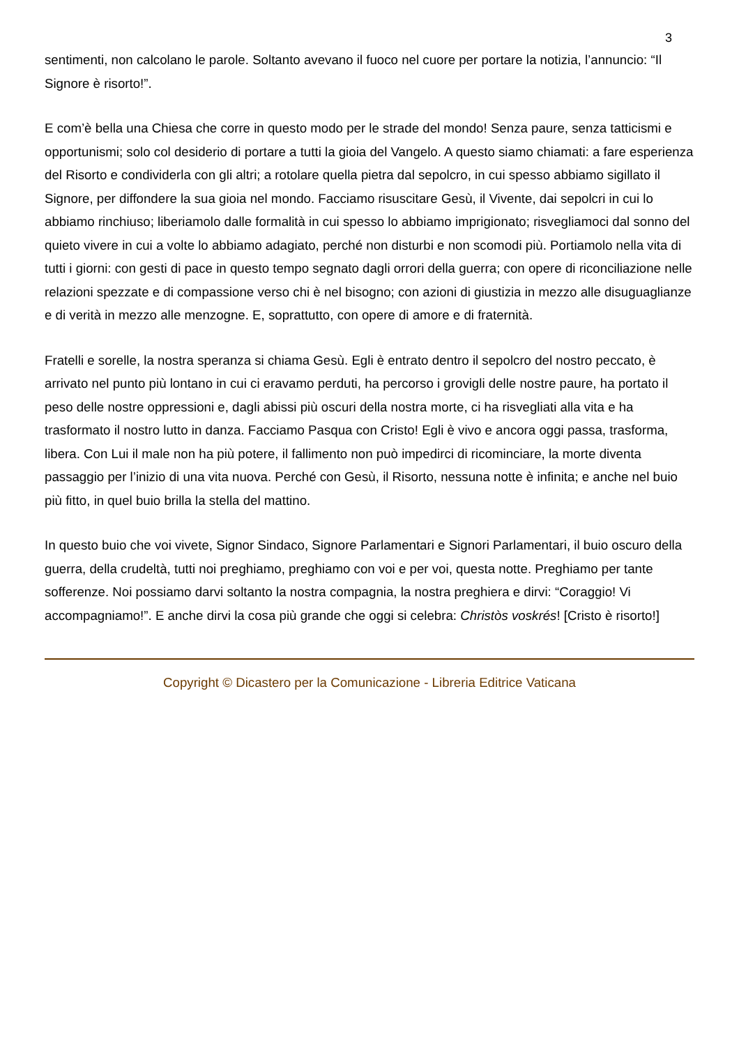3
sentimenti, non calcolano le parole. Soltanto avevano il fuoco nel cuore per portare la notizia, l’annuncio: “Il Signore è risorto!”.
E com’è bella una Chiesa che corre in questo modo per le strade del mondo! Senza paure, senza tatticismi e opportunismi; solo col desiderio di portare a tutti la gioia del Vangelo. A questo siamo chiamati: a fare esperienza del Risorto e condividerla con gli altri; a rotolare quella pietra dal sepolcro, in cui spesso abbiamo sigillato il Signore, per diffondere la sua gioia nel mondo. Facciamo risuscitare Gesù, il Vivente, dai sepolcri in cui lo abbiamo rinchiuso; liberiamolo dalle formalità in cui spesso lo abbiamo imprigionato; risvegliamoci dal sonno del quieto vivere in cui a volte lo abbiamo adagiato, perché non disturbi e non scomodi più. Portiamolo nella vita di tutti i giorni: con gesti di pace in questo tempo segnato dagli orrori della guerra; con opere di riconciliazione nelle relazioni spezzate e di compassione verso chi è nel bisogno; con azioni di giustizia in mezzo alle disuguaglianze e di verità in mezzo alle menzogne. E, soprattutto, con opere di amore e di fraternità.
Fratelli e sorelle, la nostra speranza si chiama Gesù. Egli è entrato dentro il sepolcro del nostro peccato, è arrivato nel punto più lontano in cui ci eravamo perduti, ha percorso i grovigli delle nostre paure, ha portato il peso delle nostre oppressioni e, dagli abissi più oscuri della nostra morte, ci ha risvegliati alla vita e ha trasformato il nostro lutto in danza. Facciamo Pasqua con Cristo! Egli è vivo e ancora oggi passa, trasforma, libera. Con Lui il male non ha più potere, il fallimento non può impedirci di ricominciare, la morte diventa passaggio per l’inizio di una vita nuova. Perché con Gesù, il Risorto, nessuna notte è infinita; e anche nel buio più fitto, in quel buio brilla la stella del mattino.
In questo buio che voi vivete, Signor Sindaco, Signore Parlamentari e Signori Parlamentari, il buio oscuro della guerra, della crudeltà, tutti noi preghiamo, preghiamo con voi e per voi, questa notte. Preghiamo per tante sofferenze. Noi possiamo darvi soltanto la nostra compagnia, la nostra preghiera e dirvi: “Coraggio! Vi accompagniamo!”. E anche dirvi la cosa più grande che oggi si celebra: Christòs voskrés! [Cristo è risorto!]
Copyright © Dicastero per la Comunicazione - Libreria Editrice Vaticana